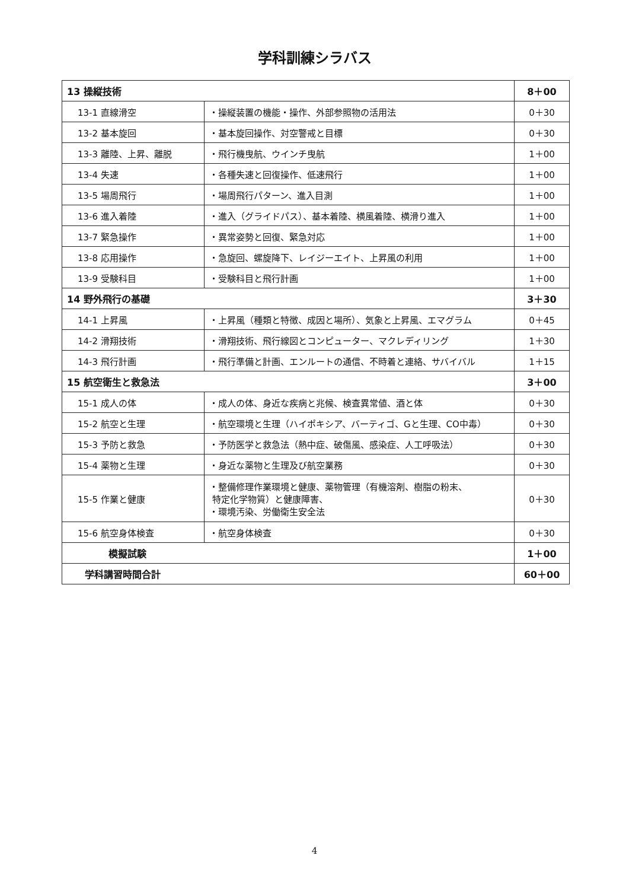学科訓練シラバス
| 13 操縦技術 | | 8＋00 |
| 13-1 直線滑空 | ・操縦装置の機能・操作、外部参照物の活用法 | 0＋30 |
| 13-2 基本旋回 | ・基本旋回操作、対空警戒と目標 | 0＋30 |
| 13-3 離陸、上昇、離脱 | ・飛行機曳航、ウインチ曳航 | 1＋00 |
| 13-4 失速 | ・各種失速と回復操作、低速飛行 | 1＋00 |
| 13-5 場周飛行 | ・場周飛行パターン、進入目測 | 1＋00 |
| 13-6 進入着陸 | ・進入（グライドパス）、基本着陸、横風着陸、横滑り進入 | 1＋00 |
| 13-7 緊急操作 | ・異常姿勢と回復、緊急対応 | 1＋00 |
| 13-8 応用操作 | ・急旋回、螺旋降下、レイジーエイト、上昇風の利用 | 1＋00 |
| 13-9 受験科目 | ・受験科目と飛行計画 | 1＋00 |
| 14 野外飛行の基礎 | | 3＋30 |
| 14-1 上昇風 | ・上昇風（種類と特徴、成因と場所）、気象と上昇風、エマグラム | 0＋45 |
| 14-2 滑翔技術 | ・滑翔技術、飛行線図とコンピューター、マクレディリング | 1＋30 |
| 14-3 飛行計画 | ・飛行準備と計画、エンルートの通信、不時着と連絡、サバイバル | 1＋15 |
| 15 航空衛生と救急法 | | 3＋00 |
| 15-1 成人の体 | ・成人の体、身近な疾病と兆候、検査異常値、酒と体 | 0＋30 |
| 15-2 航空と生理 | ・航空環境と生理（ハイポキシア、バーティゴ、Gと生理、CO中毒） | 0＋30 |
| 15-3 予防と救急 | ・予防医学と救急法（熱中症、破傷風、感染症、人工呼吸法） | 0＋30 |
| 15-4 薬物と生理 | ・身近な薬物と生理及び航空業務 | 0＋30 |
| 15-5 作業と健康 | ・整備修理作業環境と健康、薬物管理（有機溶剤、樹脂の粉末、 特定化学物質）と健康障害、 ・環境汚染、労働衛生安全法 | 0＋30 |
| 15-6 航空身体検査 | ・航空身体検査 | 0＋30 |
| 模擬試験 | | 1＋00 |
| 学科講習時間合計 | | 60＋00 |
4